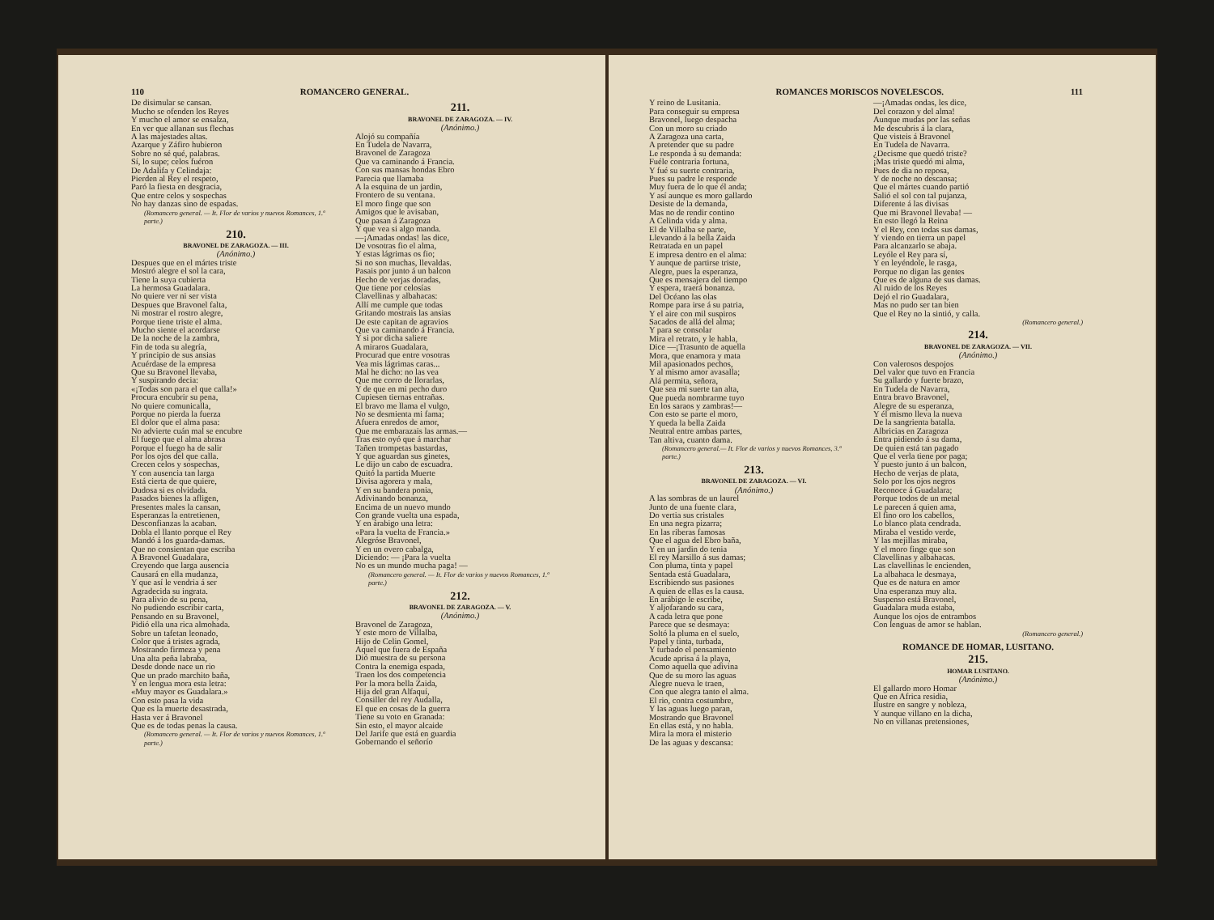110 ROMANCERO GENERAL.
De disimular se cansan.
Mucho se ofenden los Reyes
Y mucho el amor se ensalza,
En ver que allanan sus flechas
A las majestades altas.
Azarque y Záfiro hubieron
Sobre no sé qué, palabras.
Sí, lo supe; celos fuéron
De Adalifa y Celindaja:
Pierden al Rey el respeto,
Paró la fiesta en desgracia,
Que entre celos y sospechas
No hay danzas sino de espadas.
(Romancero general. — It. Flor de varios y nuevos Romances, 1.ª parte.)
210.
BRAVONEL DE ZARAGOZA. — III.
(Anónimo.)
Despues que en el mártes triste
Mostró alegre el sol la cara,
Tiene la suya cubierta
La hermosa Guadalara.
No quiere ver ni ser vista
Despues que Bravonel falta,
Ni mostrar el rostro alegre,
Porque tiene triste el alma.
Mucho siente el acordarse
De la noche de la zambra,
Fin de toda su alegría,
Y principio de sus ansias
Acuérdase de la empresa
Que su Bravonel llevaba,
Y suspirando decia:
«¡Todas son para el que calla!»
Procura encubrir su pena,
No quiere comunicalla,
Porque no pierda la fuerza
El dolor que el alma pasa:
No advierte cuán mal se encubre
El fuego que el alma abrasa
Porque el fuego ha de salir
Por los ojos del que calla.
Crecen celos y sospechas,
Y con ausencia tan larga
Está cierta de que quiere,
Dudosa si es olvidada.
Pasados bienes la afligen,
Presentes males la cansan,
Esperanzas la entretienen,
Desconfianzas la acaban.
Dobla el llanto porque el Rey
Mandó á los guarda-damas.
Que no consientan que escriba
A Bravonel Guadalara,
Creyendo que larga ausencia
Causará en ella mudanza,
Y que así le vendria á ser
Agradecida su ingrata.
Para alivio de su pena,
No pudiendo escribir carta,
Pensando en su Bravonel,
Pidió ella una rica almohada.
Sobre un tafetan leonado,
Color que á tristes agrada,
Mostrando firmeza y pena
Una alta peña labraba,
Desde donde nace un rio
Que un prado marchito baña,
Y en lengua mora esta letra:
«Muy mayor es Guadalara.»
Con esto pasa la vida
Que es la muerte desastrada,
Hasta ver á Bravonel
Que es de todas penas la causa.
(Romancero general. — It. Flor de varios y nuevos Romances, 1.ª parte.)
211.
BRAVONEL DE ZARAGOZA. — IV.
(Anónimo.)
Alojó su compañía
En Tudela de Navarra,
Bravonel de Zaragoza
Que va caminando á Francia.
Con sus mansas hondas Ebro
Parecia que llamaba
A la esquina de un jardin,
Frontero de su ventana.
El moro finge que son
Amigos que le avisaban,
Que pasan á Zaragoza
Y que vea si algo manda.
—¡Amadas ondas! las dice,
De vosotras fio el alma,
Y estas lágrimas os fio;
Si no son muchas, llevaldas.
Pasais por junto á un balcon
Hecho de verjas doradas,
Que tiene por celosías
Clavellinas y albahacas:
Allí me cumple que todas
Gritando mostrais las ansias
De este capitan de agravios
Que va caminando á Francia.
Y si por dicha saliere
A miraros Guadalara,
Procurad que entre vosotras
Vea mis lágrimas caras...
Mal he dicho: no las vea
Que me corro de llorarlas,
Y de que en mi pecho duro
Cupiesen tiernas entrañas.
El bravo me llama el vulgo,
No se desmienta mi fama;
Afuera enredos de amor,
Que me embarazais las armas.—
Tras esto oyó que á marchar
Tañen trompetas bastardas,
Y que aguardan sus ginetes,
Le dijo un cabo de escuadra.
Quitó la partida Muerte
Divisa agorera y mala,
Y en su bandera ponia,
Adivinando bonanza,
Encima de un nuevo mundo
Con grande vuelta una espada,
Y en árabigo una letra:
«Para la vuelta de Francia.»
Alegróse Bravonel,
Y en un overo cabalga,
Diciendo: — ¡Para la vuelta
No es un mundo mucha paga! —
(Romancero general. — It. Flor de varios y nuevos Romances, 1.ª parte.)
212.
BRAVONEL DE ZARAGOZA. — V.
(Anónimo.)
Bravonel de Zaragoza,
Y este moro de Villalba,
Hijo de Celin Gomel,
Aquel que fuera de España
Dió muestra de su persona
Contra la enemiga espada,
Traen los dos competencia
Por la mora bella Zaida,
Hija del gran Alfaquí,
Consiller del rey Audalla,
El que en cosas de la guerra
Tiene su voto en Granada:
Sin esto, el mayor alcaide
Del Jarife que está en guardia
Gobernando el señorío
ROMANCES MORISCOS NOVELESCOS. 111
Y reino de Lusitania.
Para conseguir su empresa
Bravonel, luego despacha
Con un moro su criado
A Zaragoza una carta,
A pretender que su padre
Le responda á su demanda:
Fuéle contraria fortuna,
Y fué su suerte contraria,
Pues su padre le responde
Muy fuera de lo que él anda;
Y así aunque es moro gallardo
Desiste de la demanda,
Mas no de rendir contino
A Celinda vida y alma.
El de Villalba se parte,
Llevando á la bella Zaida
Retratada en un papel
E impresa dentro en el alma:
Y aunque de partirse triste,
Alegre, pues la esperanza,
Que es mensajera del tiempo
Y espera, traerá bonanza.
Del Océano las olas
Rompe para irse á su patria,
Y el aire con mil suspiros
Sacados de allá del alma;
Y para se consolar
Mira el retrato, y le habla,
Dice —¡Trasunto de aquella
Mora, que enamora y mata
Mil apasionados pechos,
Y al mismo amor avasalla;
Alá permita, señora,
Que sea mi suerte tan alta,
Que pueda nombrarme tuyo
En los saraos y zambras!—
Con esto se parte el moro,
Y queda la bella Zaida
Neutral entre ambas partes,
Tan altiva, cuanto dama.
(Romancero general.— It. Flor de varios y nuevos Romances, 3.ª parte.)
213.
BRAVONEL DE ZARAGOZA. — VI.
(Anónimo.)
A las sombras de un laurel
Junto de una fuente clara,
Do vertia sus cristales
En una negra pizarra;
En las riberas famosas
Que el agua del Ebro baña,
Y en un jardin do tenia
El rey Marsillo á sus damas;
Con pluma, tinta y papel
Sentada está Guadalara,
Escribiendo sus pasiones
A quien de ellas es la causa.
En arábigo le escribe,
Y aljofarando su cara,
A cada letra que pone
Parece que se desmaya:
Soltó la pluma en el suelo,
Papel y tinta, turbada,
Y turbado el pensamiento
Acude aprisa á la playa,
Como aquella que adivina
Que de su moro las aguas
Alegre nueva le traen,
Con que alegra tanto el alma.
El rio, contra costumbre,
Y las aguas luego paran,
Mostrando que Bravonel
En ellas está, y no habla.
Mira la mora el misterio
De las aguas y descansa:
—¡Amadas ondas, les dice,
Del corazon y del alma!
Aunque mudas por las señas
Me descubris á la clara,
Que visteis á Bravonel
En Tudela de Navarra.
¿Decisme que quedó triste?
¡Mas triste quedó mi alma,
Pues de dia no reposa,
Y de noche no descansa;
Que el mártes cuando partió
Salió el sol con tal pujanza,
Diferente á las divisas
Que mi Bravonel llevaba! —
En esto llegó la Reina
Y el Rey, con todas sus damas,
Y viendo en tierra un papel
Para alcanzarlo se abaja.
Leyóle el Rey para sí,
Y en leyéndole, le rasga,
Porque no digan las gentes
Que es de alguna de sus damas.
Al ruido de los Reyes
Dejó el rio Guadalara,
Mas no pudo ser tan bien
Que el Rey no la sintió, y calla.
(Romancero general.)
214.
BRAVONEL DE ZARAGOZA. — VII.
(Anónimo.)
Con valerosos despojos
Del valor que tuvo en Francia
Su gallardo y fuerte brazo,
En Tudela de Navarra,
Entra bravo Bravonel,
Alegre de su esperanza,
Y él mismo lleva la nueva
De la sangrienta batalla.
Albricias en Zaragoza
Entra pidiendo á su dama,
De quien está tan pagado
Que el verla tiene por paga;
Y puesto junto á un balcon,
Hecho de verjas de plata,
Solo por los ojos negros
Reconoce á Guadalara;
Porque todos de un metal
Le parecen á quien ama,
El fino oro los cabellos,
Lo blanco plata cendrada.
Miraba el vestido verde,
Y las mejillas miraba,
Y el moro finge que son
Clavellinas y albahacas.
Las clavellinas le encienden,
La albahaca le desmaya,
Que es de natura en amor
Una esperanza muy alta.
Suspenso está Bravonel,
Guadalara muda estaba,
Aunque los ojos de entrambos
Con lenguas de amor se hablan.
(Romancero general.)
ROMANCE DE HOMAR, LUSITANO.
215.
HOMAR LUSITANO.
(Anónimo.)
El gallardo moro Homar
Que en Africa residia,
Ilustre en sangre y nobleza,
Y aunque villano en la dicha,
No en villanas pretensiones,